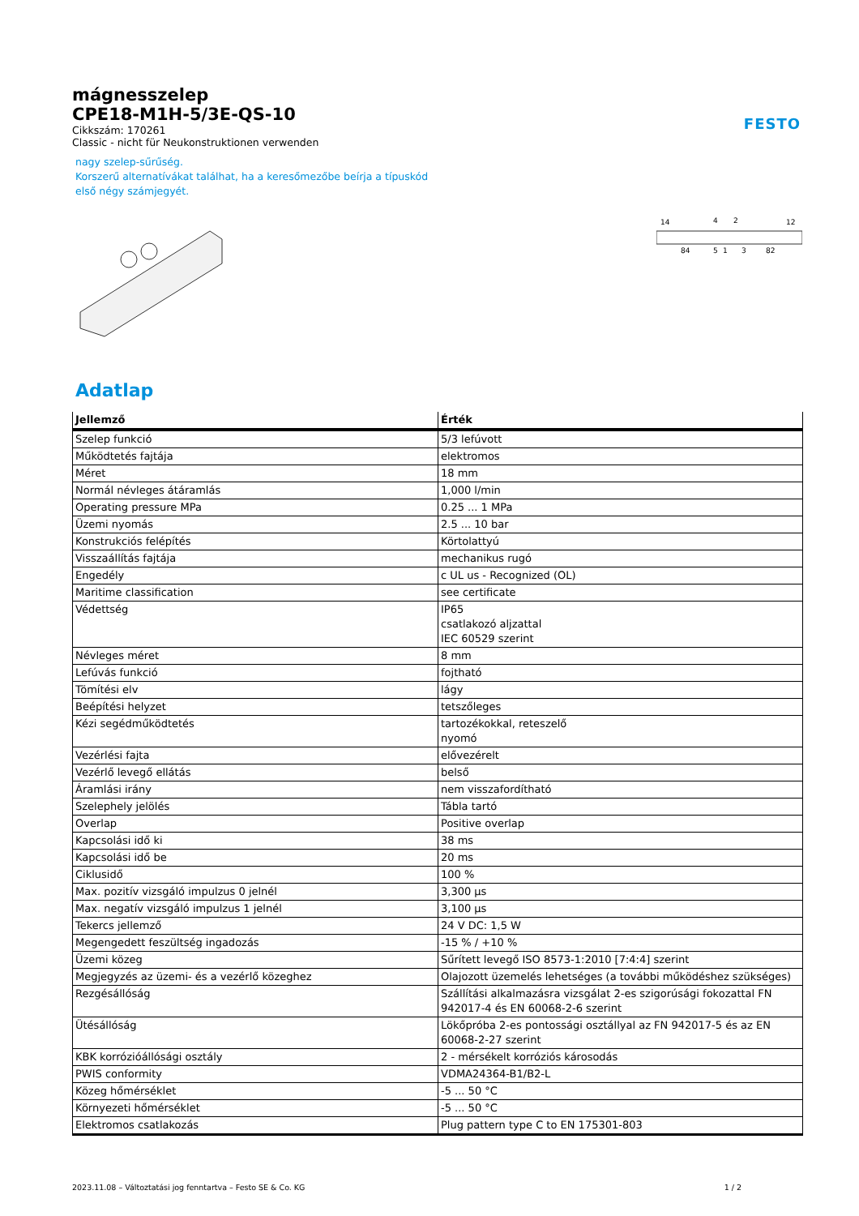FESTO
mágnesszelep
CPE18-M1H-5/3E-QS-10
Cikkszám: 170261
Classic - nicht für Neukonstruktionen verwenden
nagy szelep-sűrűség.
Korszerű alternatívákat találhat, ha a keresőmezőbe beírja a típuskód első négy számjegyét.
14
4
2
12
84
5
1
3
82
Adatlap
| Jellemző | Érték |
| --- | --- |
| Szelep funkció | 5/3 lefúvott |
| Működtetés fajtája | elektromos |
| Méret | 18 mm |
| Normál névleges átáramlás | 1,000 l/min |
| Operating pressure MPa | 0.25 ... 1 MPa |
| Üzemi nyomás | 2.5 ... 10 bar |
| Konstrukciós felépítés | Körtolattyú |
| Visszaállítás fajtája | mechanikus rugó |
| Engedély | c UL us - Recognized (OL) |
| Maritime classification | see certificate |
| Védettség | IP65 csatlakozó aljzattal IEC 60529 szerint |
| Névleges méret | 8 mm |
| Lefúvás funkció | fojtható |
| Tömítési elv | lágy |
| Beépítési helyzet | tetszőleges |
| Kézi segédműködtetés | tartozékokkal, reteszelő nyomó |
| Vezérlési fajta | elővezérelt |
| Vezérlő levegő ellátás | belső |
| Áramlási irány | nem visszafordítható |
| Szelephely jelölés | Tábla tartó |
| Overlap | Positive overlap |
| Kapcsolási idő ki | 38 ms |
| Kapcsolási idő be | 20 ms |
| Ciklusidő | 100 % |
| Max. pozitív vizsgáló impulzus 0 jelnél | 3,300 µs |
| Max. negatív vizsgáló impulzus 1 jelnél | 3,100 µs |
| Tekercs jellemző | 24 V DC: 1,5 W |
| Megengedett feszültség ingadozás | -15 % / +10 % |
| Üzemi közeg | Sűrített levegő ISO 8573-1:2010 [7:4:4] szerint |
| Megjegyzés az üzemi- és a vezérlő közeghez | Olajozott üzemelés lehetséges (a további működéshez szükséges) |
| Rezgésállóság | Szállítási alkalmazásra vizsgálat 2-es szigorúsági fokozattal FN 942017-4 és EN 60068-2-6 szerint |
| Ütésállóság | Lökőpróba 2-es pontossági osztállyal az FN 942017-5 és az EN 60068-2-27 szerint |
| KBK korrózióállósági osztály | 2 - mérsékelt korróziós károsodás |
| PWIS conformity | VDMA24364-B1/B2-L |
| Közeg hőmérséklet | -5 ... 50 °C |
| Környezeti hőmérséklet | -5 ... 50 °C |
| Elektromos csatlakozás | Plug pattern type C to EN 175301-803 |
2023.11.08 – Változtatási jog fenntartva – Festo SE & Co. KG 1 / 2